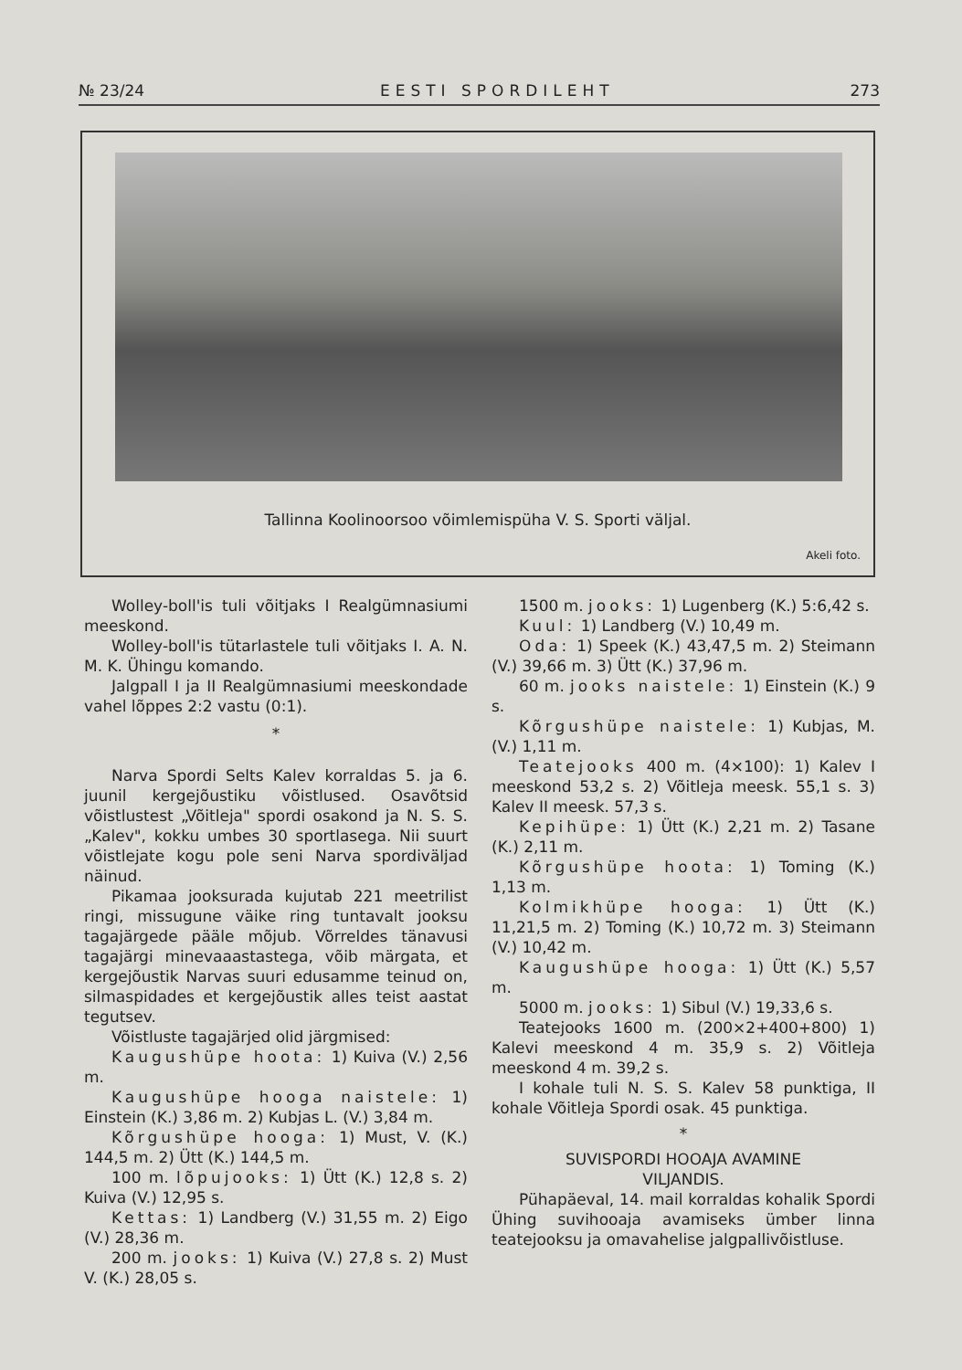№ 23/24 EESTI SPORDILEHT 273
Tallinna Koolinoorsoo võimlemispüha V. S. Sporti väljal.
Akeli foto.
Wolley-boll'is tuli võitjaks I Realgümnasiumi meeskond.
Wolley-boll'is tütarlastele tuli võitjaks I. A. N. M. K. Ühingu komando.
Jalgpall I ja II Realgümnasiumi meeskondade vahel lõppes 2:2 vastu (0:1).
*
Narva Spordi Selts Kalev korraldas 5. ja 6. juunil kergejõustiku võistlused. Osavõtsid võistlustest „Võitleja" spordi osakond ja N. S. S. „Kalev", kokku umbes 30 sportlasega. Nii suurt võistlejate kogu pole seni Narva spordiväljad näinud.
Pikamaa jooksurada kujutab 221 meetrilist ringi, missugune väike ring tuntavalt jooksu tagajärgede pääle mõjub. Võrreldes tänavusi tagajärgi minevaaastastega, võib märgata, et kergejõustik Narvas suuri edusamme teinud on, silmaspidades et kergejõustik alles teist aastat tegutsev.
Võistluste tagajärjed olid järgmised:
Kaugushüpe hoota: 1) Kuiva (V.) 2,56 m.
Kaugushüpe hooga naistele: 1) Einstein (K.) 3,86 m. 2) Kubjas L. (V.) 3,84 m.
Kõrgushüpe hooga: 1) Must, V. (K.) 144,5 m. 2) Ütt (K.) 144,5 m.
100 m. lõpujooks: 1) Ütt (K.) 12,8 s. 2) Kuiva (V.) 12,95 s.
Kettas: 1) Landberg (V.) 31,55 m. 2) Eigo (V.) 28,36 m.
200 m. jooks: 1) Kuiva (V.) 27,8 s. 2) Must V. (K.) 28,05 s.
1500 m. jooks: 1) Lugenberg (K.) 5:6,42 s.
Kuul: 1) Landberg (V.) 10,49 m.
Oda: 1) Speek (K.) 43,47,5 m. 2) Steimann (V.) 39,66 m. 3) Ütt (K.) 37,96 m.
60 m. jooks naistele: 1) Einstein (K.) 9 s.
Kõrgushüpe naistele: 1) Kubjas, M. (V.) 1,11 m.
Teatejooks 400 m. (4×100): 1) Kalev I meeskond 53,2 s. 2) Võitleja meesk. 55,1 s. 3) Kalev II meesk. 57,3 s.
Kepihüpe: 1) Ütt (K.) 2,21 m. 2) Tasane (K.) 2,11 m.
Kõrgushüpe hoota: 1) Toming (K.) 1,13 m.
Kolmikhüpe hooga: 1) Ütt (K.) 11,21,5 m. 2) Toming (K.) 10,72 m. 3) Steimann (V.) 10,42 m.
Kaugushüpe hooga: 1) Ütt (K.) 5,57 m.
5000 m. jooks: 1) Sibul (V.) 19,33,6 s.
Teatejooks 1600 m. (200×2+400+800) 1) Kalevi meeskond 4 m. 35,9 s. 2) Võitleja meeskond 4 m. 39,2 s.
I kohale tuli N. S. S. Kalev 58 punktiga, II kohale Võitleja Spordi osak. 45 punktiga.
*
SUVISPORDI HOOAJA AVAMINE
VILJANDIS.
Pühapäeval, 14. mail korraldas kohalik Spordi Ühing suvihooaja avamiseks ümber linna teatejooksu ja omavahelise jalgpallivõistluse.